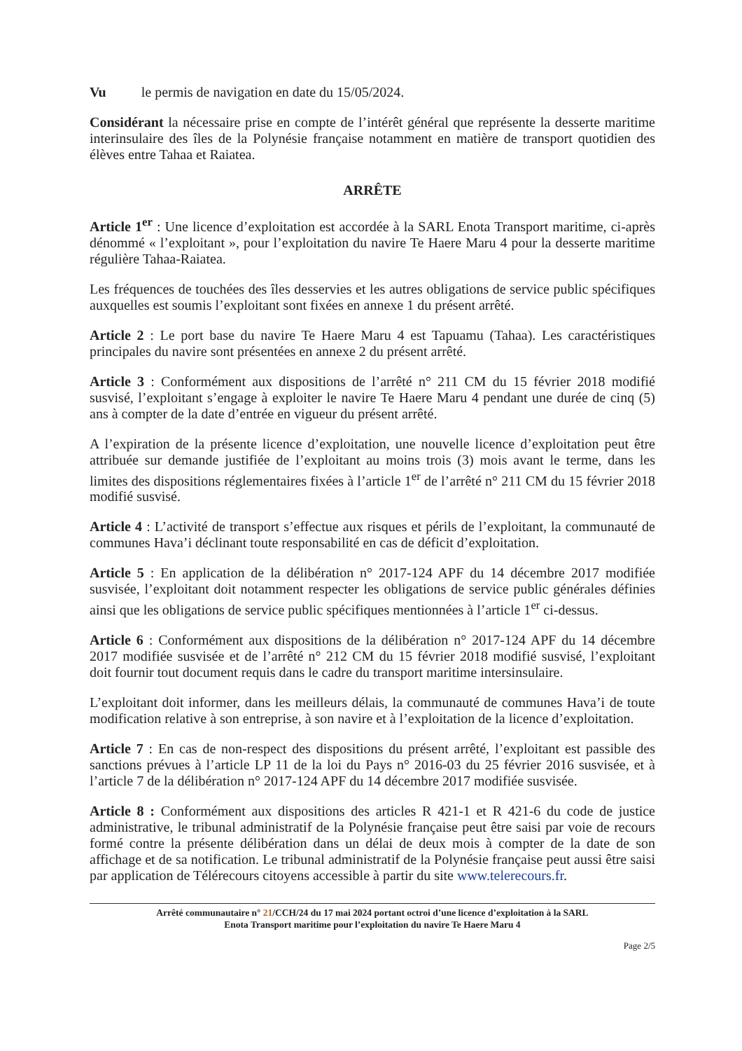Vu le permis de navigation en date du 15/05/2024.
Considérant la nécessaire prise en compte de l’intérêt général que représente la desserte maritime interinsulaire des îles de la Polynésie française notamment en matière de transport quotidien des élèves entre Tahaa et Raiatea.
ARRÊTE
Article 1<sup>er</sup> : Une licence d’exploitation est accordée à la SARL Enota Transport maritime, ci-après dénommé « l’exploitant », pour l’exploitation du navire Te Haere Maru 4 pour la desserte maritime régulière Tahaa-Raiatea.
Les fréquences de touchées des îles desservies et les autres obligations de service public spécifiques auxquelles est soumis l’exploitant sont fixées en annexe 1 du présent arrêté.
Article 2 : Le port base du navire Te Haere Maru 4 est Tapuamu (Tahaa). Les caractéristiques principales du navire sont présentées en annexe 2 du présent arrêté.
Article 3 : Conformément aux dispositions de l’arrêté n° 211 CM du 15 février 2018 modifié susvisé, l’exploitant s’engage à exploiter le navire Te Haere Maru 4 pendant une durée de cinq (5) ans à compter de la date d’entrée en vigueur du présent arrêté.
A l’expiration de la présente licence d’exploitation, une nouvelle licence d’exploitation peut être attribuée sur demande justifiée de l’exploitant au moins trois (3) mois avant le terme, dans les limites des dispositions réglementaires fixées à l’article 1<sup>er</sup> de l’arrêté n° 211 CM du 15 février 2018 modifié susvisé.
Article 4 : L’activité de transport s’effectue aux risques et périls de l’exploitant, la communauté de communes Hava’i déclinant toute responsabilité en cas de déficit d’exploitation.
Article 5 : En application de la délibération n° 2017-124 APF du 14 décembre 2017 modifiée susvisée, l’exploitant doit notamment respecter les obligations de service public générales définies ainsi que les obligations de service public spécifiques mentionnées à l’article 1<sup>er</sup> ci-dessus.
Article 6 : Conformément aux dispositions de la délibération n° 2017-124 APF du 14 décembre 2017 modifiée susvisée et de l’arrêté n° 212 CM du 15 février 2018 modifié susvisé, l’exploitant doit fournir tout document requis dans le cadre du transport maritime intersinsulaire.
L’exploitant doit informer, dans les meilleurs délais, la communauté de communes Hava’i de toute modification relative à son entreprise, à son navire et à l’exploitation de la licence d’exploitation.
Article 7 : En cas de non-respect des dispositions du présent arrêté, l’exploitant est passible des sanctions prévues à l’article LP 11 de la loi du Pays n° 2016-03 du 25 février 2016 susvisée, et à l’article 7 de la délibération n° 2017-124 APF du 14 décembre 2017 modifiée susvisée.
Article 8 : Conformément aux dispositions des articles R 421-1 et R 421-6 du code de justice administrative, le tribunal administratif de la Polynésie française peut être saisi par voie de recours formé contre la présente délibération dans un délai de deux mois à compter de la date de son affichage et de sa notification. Le tribunal administratif de la Polynésie française peut aussi être saisi par application de Télérecours citoyens accessible à partir du site www.telerecours.fr.
Arrêté communautaire n° 21/CCH/24 du 17 mai 2024 portant octroi d’une licence d’exploitation à la SARL
Enota Transport maritime pour l’exploitation du navire Te Haere Maru 4
Page 2/5